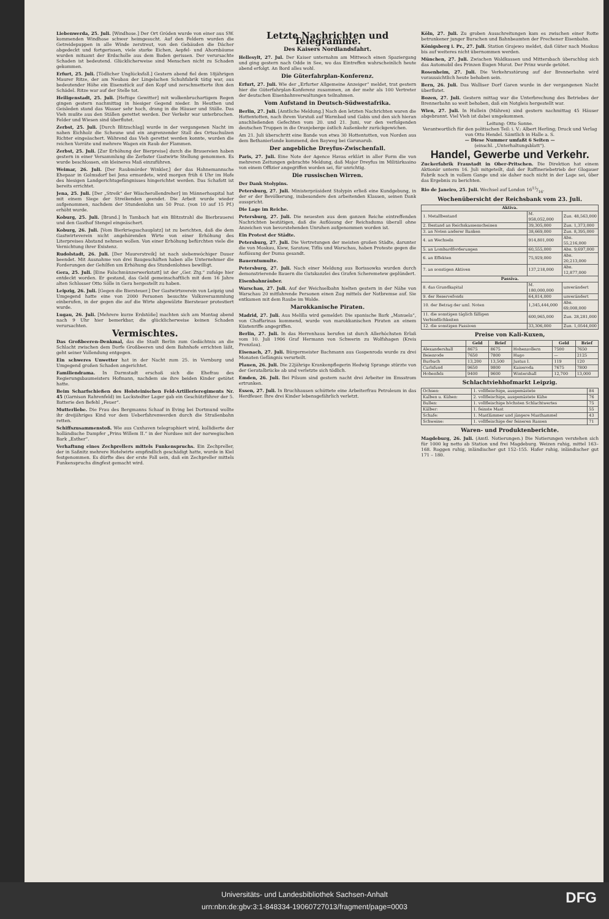Liebenwerda, 25. Juli. [Windhose.] Der Ort Gröden wurde von einer aus SW. kommenden Windhose schwer heimgesucht. Auf den Feldern wurden die Getreidepuppen in alle Winde zerstreut, von den Gebäuden die Dächer abgedeckt und fortgerissen, viele starke Eichen, Aepfel- und Ahornbäume wurden mitsamt der Erdscholle aus dem Boden gerissen. Der verursachte Schaden ist bedeutend. Glücklicherweise sind Menschen nicht zu Schaden gekommen.
Erfurt, 25. Juli. [Tödlicher Unglücksfall.] Gestern abend fiel dem 18jährigen Maurer Ritze, der am Neubau der Lingelschen Schuhfabrik tätig war, aus bedeutender Höhe ein Eisenstück auf den Kopf und zerschmetterte ihm den Schädel. Ritze war auf der Stelle tot.
Heiligenstadt, 25. Juli. [Heftige Gewitter] mit wolkenbruchartigem Regen gingen gestern nachmittag in hiesiger Gegend nieder. In Heuthen und Geisleden stand das Wasser sehr hoch, drang in die Häuser und Ställe. Das Vieh mußte aus den Ställen gerettet werden. Der Verkehr war unterbrochen. Felder und Wiesen sind überflutet.
Zerbst, 25. Juli. [Durch Blitzschlag] wurde in der vergangenen Nacht im nahen Eichholz die Scheune und ein angrenzender Stall des Ortsschulzen Richter eingeäschert. Während das Vieh gerettet werden konnte, wurden die reichen Vorräte und mehrere Wagen ein Raub der Flammen.
Zerbst, 25. Juli. [Zur Erhöhung der Bierpreise] durch die Brauereien haben gestern in einer Versammlung die Zerbster Gastwirte Stellung genommen. Es wurde beschlossen, ein kleineres Maß einzuführen.
Weimar, 26. Juli. [Der Raubmörder Winkler,] der das Hahnemannsche Ehepaar in Golmsdorf bei Jena ermordete, wird morgen früh 6 Uhr im Hofe des hiesigen Landgerichtsgefängnisses hingerichtet werden. Das Schafott ist bereits errichtet.
Jena, 25. Juli. [Der „Streik“ der Wäscherollendreher] im Männerhospital hat mit einem Siege der Streikenden geendet. Die Arbeit wurde wieder aufgenommen, nachdem der Stundenlohn um 50 Proz. (von 10 auf 15 Pf.) erhöht wurde.
Koburg, 25. Juli. [Brand.] In Tambach hat ein Blitzstrahl die Bierbrauerei und den Gasthof Stengel eingeäschert.
Koburg, 26. Juli. [Vom Bierkriegsschauplatz] ist zu berichten, daß die dem Gastwirteverein nicht angehörenden Wirte von einer Erhöhung des Literpreises Abstand nehmen wollen. Von einer Erhöhung befürchten viele die Vernichtung ihrer Existenz.
Rudolstadt, 26. Juli. [Der Maurerstreik] ist nach siebenwöchiger Dauer beendet. Mit Ausnahme von drei Baugeschäften haben alle Unternehmer die Forderungen der Gehilfen um Erhöhung des Stundenlohnes bewilligt.
Gera, 25. Juli. [Eine Falschmünzerwerkstatt] ist der „Ger. Ztg.“ zufolge hier entdeckt worden. Er gestand, das Geld gemeinschaftlich mit dem 16 Jahre alten Schlosser Otto Sölle in Gera hergestellt zu haben.
Leipzig, 26. Juli. [Gegen die Biersteuer.] Der Gastwirtsverein von Leipzig und Umgegend hatte eine von 2000 Personen besuchte Volksversammlung einberufen, in der gegen die auf die Wirte abgewälzte Biersteuer protestiert wurde.
Lugau, 26. Juli. [Mehrere kurze Erdstöße] machten sich am Montag abend nach 9 Uhr hier bemerkbar, die glücklicherweise keinen Schaden verursachten.
Vermischtes.
Das Großbeeren-Denkmal, das die Stadt Berlin zum Gedächtnis an die Schlacht zwischen dem Dorfe Großbeeren und dem Bahnhofe errichten läßt, geht seiner Vollendung entgegen.
Ein schweres Unwetter hat in der Nacht zum 25. in Vernburg und Umgegend großen Schaden angerichtet.
Familiendrama. In Darmstadt erschoß sich die Ehefrau des Regierungsbaumeisters Hofmann, nachdem sie ihre beiden Kinder getötet hatte.
Beim Scharfschießen des Holsteinischen Feld-Artillerieregiments Nr. 45 (Garnison Rahrenfeld) im Lockstedter Lager gab ein Geschützführer der 5. Batterie den Befehl „Feuer“.
Mutterliebe. Die Frau des Bergmanns Schaaf in Eving bei Dortmund wollte ihr dreijähriges Kind vor dem Ueberfahrenwerden durch die Straßenbahn retten.
Schiffszusammenstoß. Wie aus Cuxhaven telegraphiert wird, kollidierte der holländische Dampfer „Prins Willem II.“ in der Nordsee mit der norwegischen Bark „Esther“.
Verhaftung eines Zechprellers mittels Funkenspruchs. Ein Zechpreller, der in Saßnitz mehrere Hotelwirte empfindlich geschädigt hatte, wurde in Kiel festgenommen. Es dürfte dies der erste Fall sein, daß ein Zechpreller mittels Funkenspruchs dingfest gemacht wird.
Letzte Nachrichten und Telegramme.
Des Kaisers Nordlandsfahrt.
Hellesylt, 27. Jul. Der Kaiser unternahm am Mittwoch einen Spaziergang und ging gestern nach Odde in See, wo das Eintreffen wahrscheinlich heute abend erfolgt. An Bord alles wohl.
Die Güterfahrplan-Konferenz.
Erfurt, 27. Juli. Wie der „Erfurter Allgemeine Anzeiger“ meldet, trat gestern hier die Güterfahrplan-Konferenz zusammen, an der mehr als 100 Vertreter der deutschen Eisenbahnverwaltungen teilnahmen.
Vom Aufstand in Deutsch-Südwestafrika.
Berlin, 27. Juli. [Amtliche Meldung.] Nach den letzten Nachrichten waren die Hottentotten, nach ihrem Vorstoß auf Warmbad und Gabis und den sich hieran anschließenden Gefechten vom 20. und 21. Juni, vor den verfolgenden deutschen Truppen in die Oranjeberge östlich Außenkehr zurückgewichen.
Am 21. Juli überschritt eine Bande von etwa 30 Hottentotten, von Norden aus dem Bethanierlande kommend, den Bayweg bei Garunarub.
Der angebliche Dreyfus-Zwischenfall.
Paris, 27. Juli. Eine Note der Agence Havas erklärt in aller Form die von mehreren Zeitungen gebrachte Meldung, daß Major Dreyfus im Militärkasino von einem Offizier angegriffen worden sei, für unrichtig.
Die russischen Wirren.
Der Dank Stolypins.
Petersburg, 27. Juli. Ministerpräsident Stolypin erließ eine Kundgebung, in der er der Bevölkerung, insbesondere den arbeitenden Klassen, seinen Dank ausspricht.
Die Lage im Reiche.
Petersburg, 27. Juli. Die neuesten aus dem ganzen Reiche eintreffenden Nachrichten bestätigen, daß die Auflösung der Reichsduma überall ohne Anzeichen von bevorstehenden Unruhen aufgenommen worden ist.
Ein Protest der Städte.
Petersburg, 27. Juli. Die Vertretungen der meisten großen Städte, darunter die von Moskau, Kiew, Saratow, Tiflis und Warschau, haben Proteste gegen die Auflösung der Duma gesandt.
Bauerntumulte.
Petersburg, 27. Juli. Nach einer Meldung aus Borissowka wurden durch demonstrierende Bauern die Gutskanzlei des Grafen Scheremetew geplündert.
Eisenbahnräuber.
Warschau, 27. Juli. Auf der Weichselbahn hielten gestern in der Nähe von Warschau 20 mitfahrende Personen einen Zug mittels der Notbremse auf. Sie entkamen mit dem Raube im Walde.
Marokkanische Piraten.
Madrid, 27. Juli. Aus Melilla wird gemeldet: Die spanische Bark „Manuela“, von Chaffarinas kommend, wurde von marokkanischen Piraten an einem Küstenriffe angegriffen.
Berlin, 27. Juli. In das Herrenhaus berufen ist durch Allerhöchsten Erlaß vom 10. Juli 1906 Graf Hermann von Schwerin zu Wolfshagen (Kreis Prenzlau).
Eisenach, 27. Juli. Bürgermeister Bachmann aus Gospenroda wurde zu drei Monaten Gefängnis verurteilt.
Plauen, 26. Juli. Die 22jährige Krankenpflegerin Hedwig Sprange stürzte von der Geratalbrücke ab und verletzte sich tödlich.
Emden, 26. Juli. Bei Pilsum sind gestern nacht drei Arbeiter im Emsstrom ertrunken.
Essen, 27. Juli. In Bruchhausen schüttete eine Arbeiterfrau Petroleum in das Herdfeuer. Ihre drei Kinder lebensgefährlich verletzt.
Köln, 27. Juli. Zu groben Ausschreitungen kam es zwischen einer Rotte betrunkener junger Burschen und Bahnbeamten der Frechener Eisenbahn.
Königsberg i. Pr., 27. Juli. Station Grajewo meldet, daß Güter nach Moskau bis auf weiteres nicht übernommen werden.
München, 27. Juli. Zwischen Waldkassen und Mittersbach überschlug sich das Automobil des Prinzen Eugen Murat. Der Prinz wurde getötet.
Rosenheim, 27. Juli. Die Verkehrsstörung auf der Brennerbahn wird voraussichtlich heute behoben sein.
Bern, 26. Juli. Das Walliser Dorf Garen wurde in der vergangenen Nacht überflutet.
Bozen, 27. Juli. Gestern mittag war die Unterbrechung des Betriebes der Brennerbahn so weit behoben, daß ein Notgleis hergestellt war.
Wien, 27. Juli. In Hullein (Mähren) sind gestern nachmittag 45 Häuser abgebrannt. Viel Vieh ist dabei umgekommen.
Leitung: Otto Sonne.
Verantwortlich für den politischen Teil: i. V.: Albert Herling; Druck und Verlag von Otto Hendel. Sämtlich in Halle a. S.
— Diese Nummer umfaßt 6 Seiten —
(einschl. „Unterhaltungsblatt“).
Handel, Gewerbe und Verkehr.
Zuckerfabrik Fraustadt in Ober-Pritschen. Die Direktion hat einem Aktionär unterm 16. Juli mitgeteilt, daß der Raffineriebetrieb der Glogauer Fabrik noch in vollem Gange und sie daher noch nicht in der Lage sei, über das Ergebnis zu berichten.
Rio de Janeiro, 25. Juli. Wechsel auf London 1615/16.
Wochenübersicht der Reichsbank vom 23. Juli.
| Aktiva. | | |
| --- | --- | --- |
| 1. Metallbestand | M. 958,052,000 | Zun. 48,563,000 |
| 2. Bestand an Reichskassenscheinen | 39,305,000 | Zun. 1,373,000 |
| 3. an Noten anderer Banken | 38,669,000 | Zun. 8,395,000 |
| 4. an Wechseln | 914,801,000 | Abn. 55,216,000 |
| 5. an Lombardforderungen | 60,555,000 | Abn. 9,697,000 |
| 6. an Effekten | 75,929,000 | Abn. 20,213,000 |
| 7. an sonstigen Aktiven | 137,218,000 | Abn. 12,877,000 |
| Passiva. | | |
| 8. das Grundkapital | M. 180,000,000 | unverändert |
| 9. der Reservefonds | 64,814,000 | unverändert |
| 10. der Betrag der uml. Noten | 1,345,444,000 | Abn. 69,008,000 |
| 11. die sonstigen täglich fälligen Verbindlichkeiten | 600,965,000 | Zun. 28,281,000 |
| 12. die sonstigen Passiven | 33,306,000 | Zun. 1,0544,000 |
Preise von Kali-Kuxen,
| | Geld | Brief | | Geld | Brief |
| --- | --- | --- | --- | --- | --- |
| Alexandershall | 8675 | 8675 | Hohenzollern | 7500 | 7650 |
| Beienrode | 7650 | 7800 | Hugo | — | 2125 |
| Burbach | 13,200 | 13,500 | Justus I. | 119 | 120 |
| Carlsfund | 9650 | 9800 | Kaiseroda | 7675 | 7800 |
| Hohenfels | 9400 | 9600 | Wintershall | 12,700 | 13,000 |
Schlachtviehhofmarkt Leipzig.
| Ochsen: | 1. vollfleischige, ausgemästete | 84 |
| Kalben u. Kühen: | 2. vollfleischige, ausgemästete Kühe | 76 |
| Bullen: | 1. vollfleischige höchsten Schlachtwertes | 75 |
| Kälber: | 1. feinste Mast | 55 |
| Schafe: | 1. Mastlämmer und jüngere Masthammel | 43 |
| Schweine: | 1. vollfleischige der feineren Rassen | 71 |
Waren- und Produktenberichte.
Magdeburg, 26. Juli. (Amtl. Notierungen.) Die Notierungen verstehen sich für 1000 kg netto ab Station und frei Magdeburg. Weizen ruhig, mittel 163–168. Roggen ruhig, inländischer gut 152–155. Hafer ruhig, inländischer gut 171 – 180.
Universitäts- und Landesbibliothek Sachsen-Anhalt
urn:nbn:de:gbv:3:1-848334-19060727013/fragment/page=0003
DFG